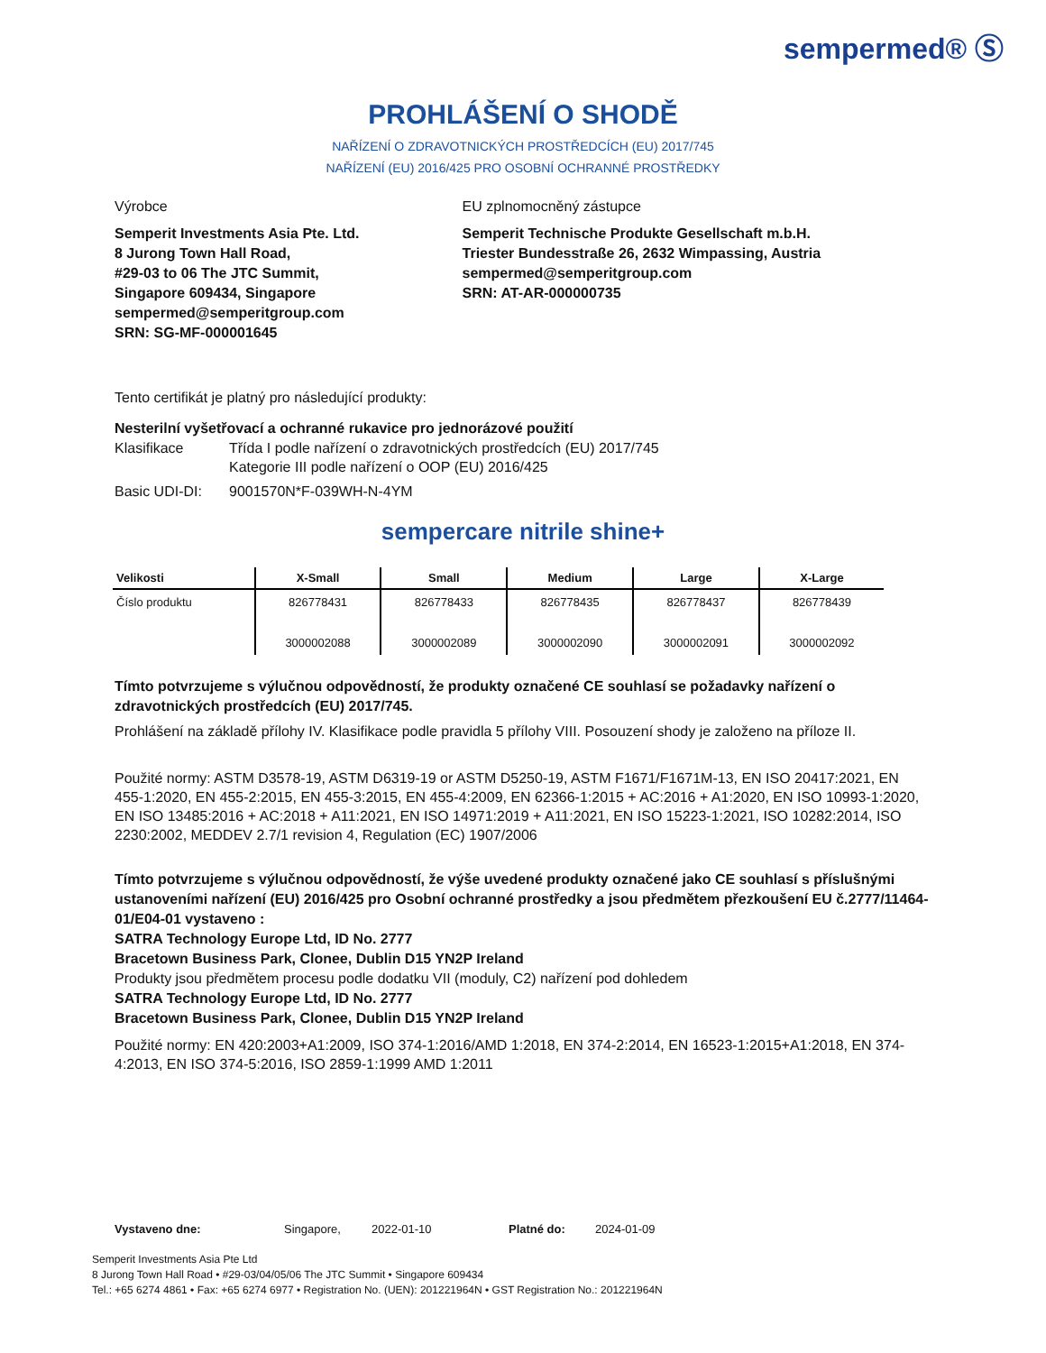sempermed® Ⓢ
PROHLÁŠENÍ O SHODĚ
NAŘÍZENÍ O ZDRAVOTNICKÝCH PROSTŘEDCÍCH (EU) 2017/745
NAŘÍZENÍ (EU) 2016/425 PRO OSOBNÍ OCHRANNÉ PROSTŘEDKY
Výrobce
Semperit Investments Asia Pte. Ltd.
8 Jurong Town Hall Road,
#29-03 to 06 The JTC Summit,
Singapore 609434, Singapore
sempermed@semperitgroup.com
SRN: SG-MF-000001645
EU zplnomocněný zástupce
Semperit Technische Produkte Gesellschaft m.b.H.
Triester Bundesstraße 26, 2632 Wimpassing, Austria
sempermed@semperitgroup.com
SRN: AT-AR-000000735
Tento certifikát je platný pro následující produkty:
Nesterilní vyšetřovací a ochranné rukavice pro jednorázové použití
Klasifikace Třída I podle nařízení o zdravotnických prostředcích (EU) 2017/745
Kategorie III podle nařízení o OOP (EU) 2016/425
Basic UDI-DI: 9001570N*F-039WH-N-4YM
sempercare nitrile shine+
| Velikosti | X-Small | Small | Medium | Large | X-Large |
| --- | --- | --- | --- | --- | --- |
| Číslo produktu | 826778431 3000002088 | 826778433 3000002089 | 826778435 3000002090 | 826778437 3000002091 | 826778439 3000002092 |
Tímto potvrzujeme s výlučnou odpovědností, že produkty označené CE souhlasí se požadavky nařízení o zdravotnických prostředcích (EU) 2017/745.
Prohlášení na základě přílohy IV. Klasifikace podle pravidla 5 přílohy VIII. Posouzení shody je založeno na příloze II.
Použité normy: ASTM D3578-19, ASTM D6319-19 or ASTM D5250-19, ASTM F1671/F1671M-13, EN ISO 20417:2021, EN 455-1:2020, EN 455-2:2015, EN 455-3:2015, EN 455-4:2009, EN 62366-1:2015 + AC:2016 + A1:2020, EN ISO 10993-1:2020, EN ISO 13485:2016 + AC:2018 + A11:2021, EN ISO 14971:2019 + A11:2021, EN ISO 15223-1:2021, ISO 10282:2014, ISO 2230:2002, MEDDEV 2.7/1 revision 4, Regulation (EC) 1907/2006
Tímto potvrzujeme s výlučnou odpovědností, že výše uvedené produkty označené jako CE souhlasí s příslušnými ustanoveními nařízení (EU) 2016/425 pro Osobní ochranné prostředky a jsou předmětem přezkoušení EU č.2777/11464-01/E04-01 vystaveno :
SATRA Technology Europe Ltd, ID No. 2777
Bracetown Business Park, Clonee, Dublin D15 YN2P Ireland
Produkty jsou předmětem procesu podle dodatku VII (moduly, C2) nařízení pod dohledem
SATRA Technology Europe Ltd, ID No. 2777
Bracetown Business Park, Clonee, Dublin D15 YN2P Ireland
Použité normy: EN 420:2003+A1:2009, ISO 374-1:2016/AMD 1:2018, EN 374-2:2014, EN 16523-1:2015+A1:2018, EN 374-4:2013, EN ISO 374-5:2016, ISO 2859-1:1999 AMD 1:2011
Vystaveno dne: Singapore, 2022-01-10 Platné do: 2024-01-09
Semperit Investments Asia Pte Ltd
8 Jurong Town Hall Road • #29-03/04/05/06 The JTC Summit • Singapore 609434
Tel.: +65 6274 4861 • Fax: +65 6274 6977 • Registration No. (UEN): 201221964N • GST Registration No.: 201221964N